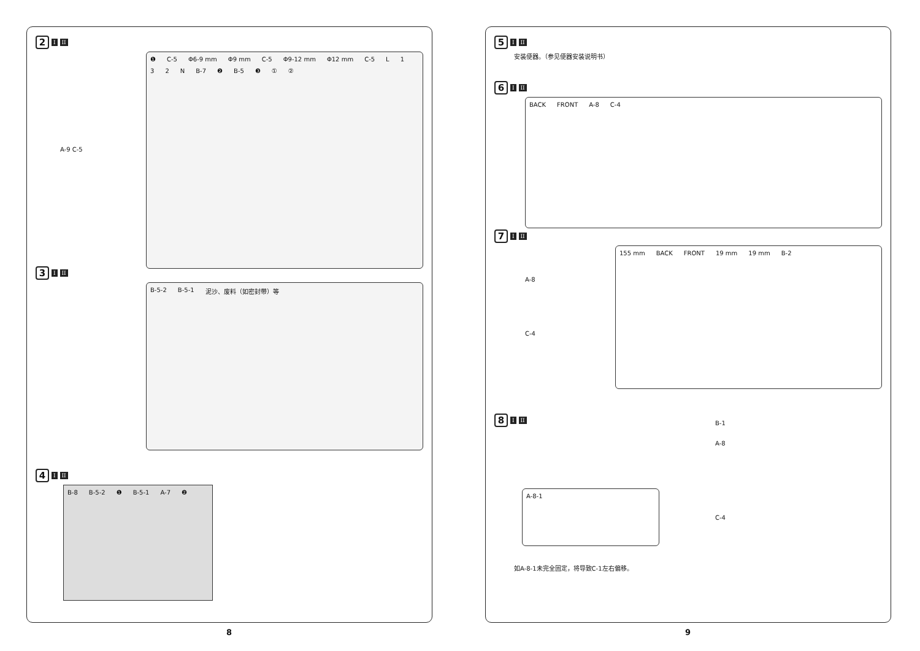2
I II
❶ C-5 Φ6-9 mm Φ9 mm C-5 Φ9-12 mm Φ12 mm C-5 L 132 N B-7 ❷ B-5 ❸ ① ②
A-9 C-5
3
I II
B-5-2 B-5-1 泥沙、废料（如密封带）等
4
I II
B-8 B-5-2 ❶ B-5-1 A-7 ❷
8
5
I II
安装便器。（参见便器安装说明书）
6
I II
BACK FRONT A-8 C-4
7
I II
A-8
C-4
155 mm BACK FRONT 19 mm 19 mm B-2
8
I II
A-8-1
B-1
A-8
C-4
如A-8-1未完全固定，将导致C-1左右偏移。
9